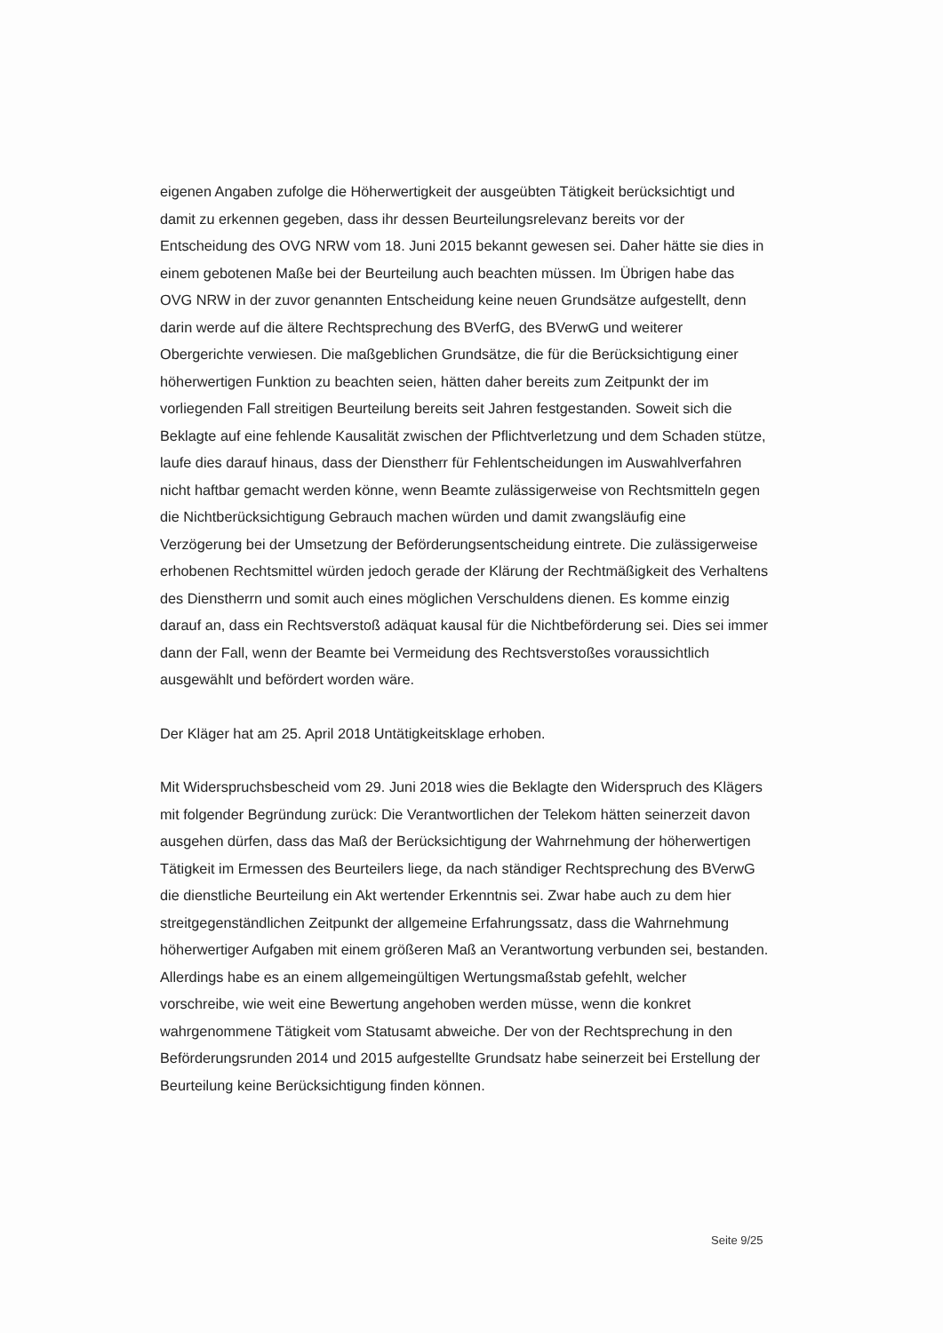eigenen Angaben zufolge die Höherwertigkeit der ausgeübten Tätigkeit berücksichtigt und damit zu erkennen gegeben, dass ihr dessen Beurteilungsrelevanz bereits vor der Entscheidung des OVG NRW vom 18. Juni 2015 bekannt gewesen sei. Daher hätte sie dies in einem gebotenen Maße bei der Beurteilung auch beachten müssen. Im Übrigen habe das OVG NRW in der zuvor genannten Entscheidung keine neuen Grundsätze aufgestellt, denn darin werde auf die ältere Rechtsprechung des BVerfG, des BVerwG und weiterer Obergerichte verwiesen. Die maßgeblichen Grundsätze, die für die Berücksichtigung einer höherwertigen Funktion zu beachten seien, hätten daher bereits zum Zeitpunkt der im vorliegenden Fall streitigen Beurteilung bereits seit Jahren festgestanden. Soweit sich die Beklagte auf eine fehlende Kausalität zwischen der Pflichtverletzung und dem Schaden stütze, laufe dies darauf hinaus, dass der Dienstherr für Fehlentscheidungen im Auswahlverfahren nicht haftbar gemacht werden könne, wenn Beamte zulässigerweise von Rechtsmitteln gegen die Nichtberücksichtigung Gebrauch machen würden und damit zwangsläufig eine Verzögerung bei der Umsetzung der Beförderungsentscheidung eintrete. Die zulässigerweise erhobenen Rechtsmittel würden jedoch gerade der Klärung der Rechtmäßigkeit des Verhaltens des Dienstherrn und somit auch eines möglichen Verschuldens dienen. Es komme einzig darauf an, dass ein Rechtsverstoß adäquat kausal für die Nichtbeförderung sei. Dies sei immer dann der Fall, wenn der Beamte bei Vermeidung des Rechtsverstoßes voraussichtlich ausgewählt und befördert worden wäre.
Der Kläger hat am 25. April 2018 Untätigkeitsklage erhoben.
Mit Widerspruchsbescheid vom 29. Juni 2018 wies die Beklagte den Widerspruch des Klägers mit folgender Begründung zurück: Die Verantwortlichen der Telekom hätten seinerzeit davon ausgehen dürfen, dass das Maß der Berücksichtigung der Wahrnehmung der höherwertigen Tätigkeit im Ermessen des Beurteilers liege, da nach ständiger Rechtsprechung des BVerwG die dienstliche Beurteilung ein Akt wertender Erkenntnis sei. Zwar habe auch zu dem hier streitgegenständlichen Zeitpunkt der allgemeine Erfahrungssatz, dass die Wahrnehmung höherwertiger Aufgaben mit einem größeren Maß an Verantwortung verbunden sei, bestanden. Allerdings habe es an einem allgemeingültigen Wertungsmaßstab gefehlt, welcher vorschreibe, wie weit eine Bewertung angehoben werden müsse, wenn die konkret wahrgenommene Tätigkeit vom Statusamt abweiche. Der von der Rechtsprechung in den Beförderungsrunden 2014 und 2015 aufgestellte Grundsatz habe seinerzeit bei Erstellung der Beurteilung keine Berücksichtigung finden können.
Seite 9/25